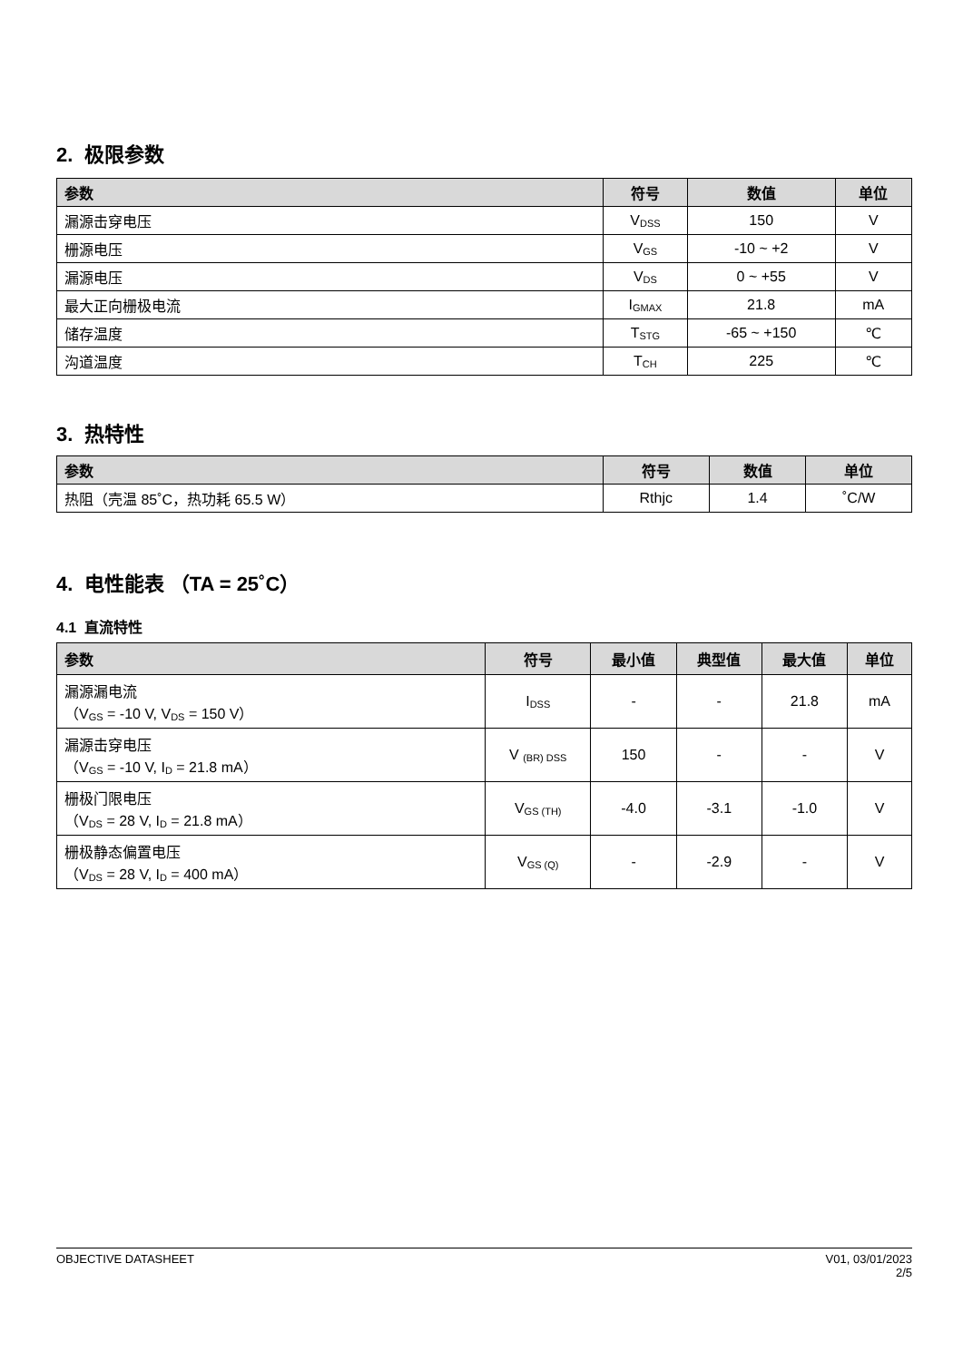2. 极限参数
| 参数 | 符号 | 数值 | 单位 |
| --- | --- | --- | --- |
| 漏源击穿电压 | V<sub>DSS</sub> | 150 | V |
| 栅源电压 | V<sub>GS</sub> | -10 ~ +2 | V |
| 漏源电压 | V<sub>DS</sub> | 0 ~ +55 | V |
| 最大正向栅极电流 | I<sub>GMAX</sub> | 21.8 | mA |
| 储存温度 | T<sub>STG</sub> | -65 ~ +150 | ℃ |
| 沟道温度 | T<sub>CH</sub> | 225 | ℃ |
3. 热特性
| 参数 | 符号 | 数值 | 单位 |
| --- | --- | --- | --- |
| 热阻（壳温 85˚C，热功耗 65.5 W） | Rthjc | 1.4 | ˚C/W |
4. 电性能表 （TA = 25˚C）
4.1 直流特性
| 参数 | 符号 | 最小值 | 典型值 | 最大值 | 单位 |
| --- | --- | --- | --- | --- | --- |
| 漏源漏电流 （V<sub>GS</sub> = -10 V, V<sub>DS</sub> = 150 V） | I<sub>DSS</sub> | - | - | 21.8 | mA |
| 漏源击穿电压 （V<sub>GS</sub> = -10 V, I<sub>D</sub> = 21.8 mA） | V <sub>(BR) DSS</sub> | 150 | - | - | V |
| 栅极门限电压 （V<sub>DS</sub> = 28 V, I<sub>D</sub> = 21.8 mA） | V<sub>GS (TH)</sub> | -4.0 | -3.1 | -1.0 | V |
| 栅极静态偏置电压 （V<sub>DS</sub> = 28 V, I<sub>D</sub> = 400 mA） | V<sub>GS (Q)</sub> | - | -2.9 | - | V |
OBJECTIVE DATASHEET V01, 03/01/2023
2/5